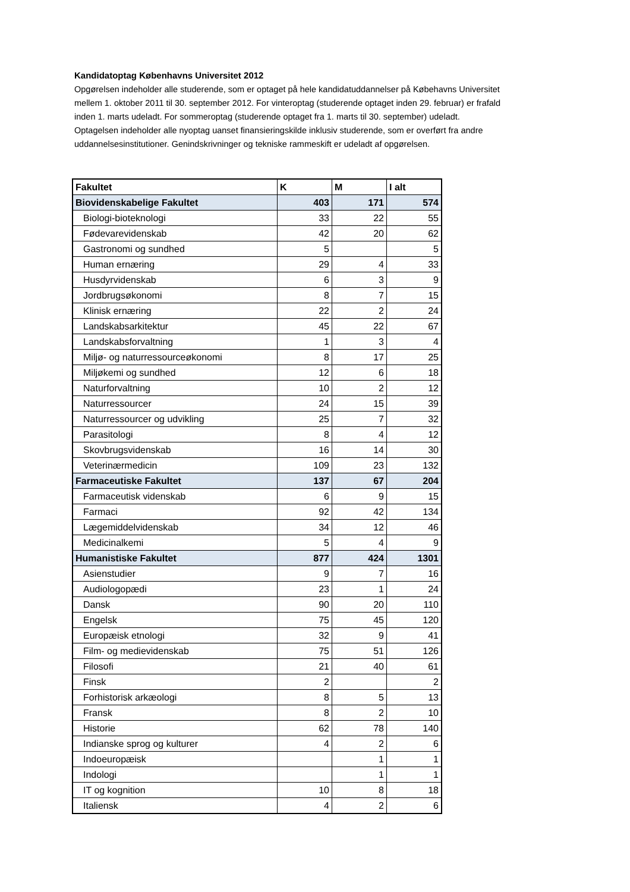Kandidatoptag Københavns Universitet 2012
Opgørelsen indeholder alle studerende, som er optaget på hele kandidatuddannelser på Købehavns Universitet mellem 1. oktober 2011 til 30. september 2012. For vinteroptag (studerende optaget inden 29. februar) er frafald inden 1. marts udeladt. For sommeroptag (studerende optaget fra 1. marts til 30. september) udeladt. Optagelsen indeholder alle nyoptag uanset finansieringskilde inklusiv studerende, som er overført fra andre uddannelsesinstitutioner. Genindskrivninger og tekniske rammeskift er udeladt af opgørelsen.
| Fakultet | K | M | I alt |
| --- | --- | --- | --- |
| Biovidenskabelige Fakultet | 403 | 171 | 574 |
| Biologi-bioteknologi | 33 | 22 | 55 |
| Fødevarevidenskab | 42 | 20 | 62 |
| Gastronomi og sundhed | 5 | | 5 |
| Human ernæring | 29 | 4 | 33 |
| Husdyrvidenskab | 6 | 3 | 9 |
| Jordbrugsøkonomi | 8 | 7 | 15 |
| Klinisk ernæring | 22 | 2 | 24 |
| Landskabsarkitektur | 45 | 22 | 67 |
| Landskabsforvaltning | 1 | 3 | 4 |
| Miljø- og naturressourceøkonomi | 8 | 17 | 25 |
| Miljøkemi og sundhed | 12 | 6 | 18 |
| Naturforvaltning | 10 | 2 | 12 |
| Naturressourcer | 24 | 15 | 39 |
| Naturressourcer og udvikling | 25 | 7 | 32 |
| Parasitologi | 8 | 4 | 12 |
| Skovbrugsvidenskab | 16 | 14 | 30 |
| Veterinærmedicin | 109 | 23 | 132 |
| Farmaceutiske Fakultet | 137 | 67 | 204 |
| Farmaceutisk videnskab | 6 | 9 | 15 |
| Farmaci | 92 | 42 | 134 |
| Lægemiddelvidenskab | 34 | 12 | 46 |
| Medicinalkemi | 5 | 4 | 9 |
| Humanistiske Fakultet | 877 | 424 | 1301 |
| Asienstudier | 9 | 7 | 16 |
| Audiologopædi | 23 | 1 | 24 |
| Dansk | 90 | 20 | 110 |
| Engelsk | 75 | 45 | 120 |
| Europæisk etnologi | 32 | 9 | 41 |
| Film- og medievidenskab | 75 | 51 | 126 |
| Filosofi | 21 | 40 | 61 |
| Finsk | 2 | | 2 |
| Forhistorisk arkæologi | 8 | 5 | 13 |
| Fransk | 8 | 2 | 10 |
| Historie | 62 | 78 | 140 |
| Indianske sprog og kulturer | 4 | 2 | 6 |
| Indoeuropæisk | | 1 | 1 |
| Indologi | | 1 | 1 |
| IT og kognition | 10 | 8 | 18 |
| Italiensk | 4 | 2 | 6 |